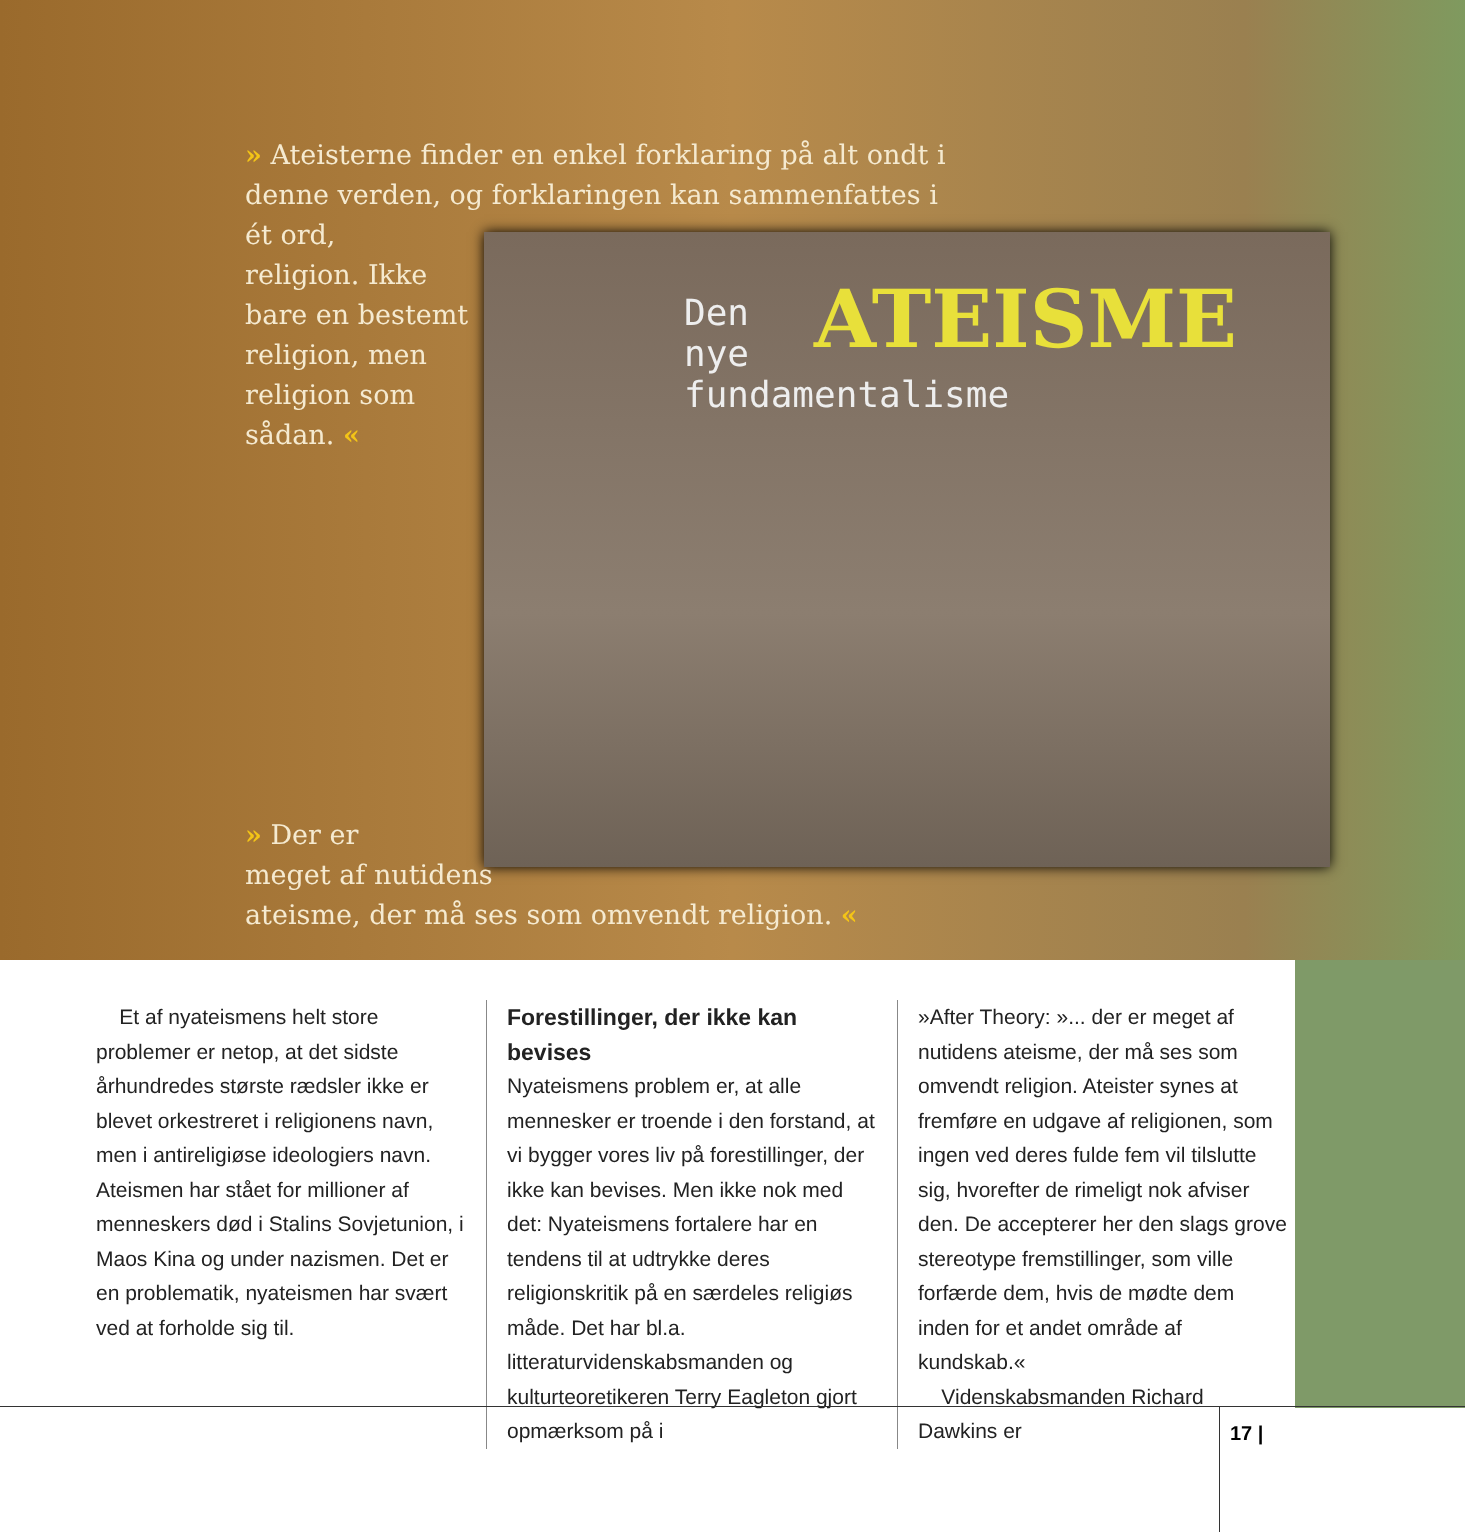» Ateisterne finder en enkel forklaring på alt ondt i denne verden, og forklaringen kan sammenfattes i ét ord,
religion. Ikke
bare en bestemt
religion, men
religion som
sådan. «
Den
nye
fundamentalisme
ATEISME
» Der er
meget af nutidens
ateisme, der må ses som omvendt religion. «
Et af nyateismens helt store problemer er netop, at det sidste århundredes største rædsler ikke er blevet orkestreret i religionens navn, men i antireligiøse ideologiers navn. Ateismen har stået for millioner af menneskers død i Stalins Sovjetunion, i Maos Kina og under nazismen. Det er en problematik, nyateismen har svært ved at forholde sig til.
Forestillinger, der ikke kan bevises
Nyateismens problem er, at alle mennesker er troende i den forstand, at vi bygger vores liv på forestillinger, der ikke kan bevises. Men ikke nok med det: Nyateismens fortalere har en tendens til at udtrykke deres religionskritik på en særdeles religiøs måde. Det har bl.a. litteraturvidenskabsmanden og kulturteoretikeren Terry Eagleton gjort opmærksom på i
»After Theory: »... der er meget af nutidens ateisme, der må ses som omvendt religion. Ateister synes at fremføre en udgave af religionen, som ingen ved deres fulde fem vil tilslutte sig, hvorefter de rimeligt nok afviser den. De accepterer her den slags grove stereotype fremstillinger, som ville forfærde dem, hvis de mødte dem inden for et andet område af kundskab.«
Videnskabsmanden Richard Dawkins er
17 |